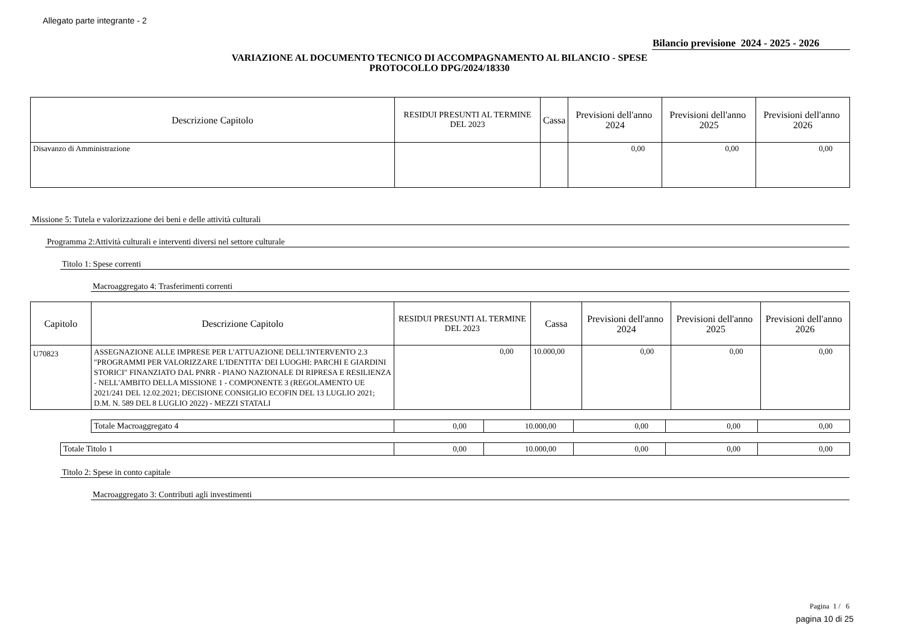Allegato parte integrante - 2
Bilancio previsione 2024 - 2025 - 2026
VARIAZIONE AL DOCUMENTO TECNICO DI ACCOMPAGNAMENTO AL BILANCIO - SPESE
PROTOCOLLO DPG/2024/18330
| Descrizione Capitolo | RESIDUI PRESUNTI AL TERMINE DEL 2023 | Cassa | Previsioni dell'anno 2024 | Previsioni dell'anno 2025 | Previsioni dell'anno 2026 |
| --- | --- | --- | --- | --- | --- |
| Disavanzo di Amministrazione | | | 0,00 | 0,00 | 0,00 |
Missione 5: Tutela e valorizzazione dei beni e delle attività culturali
Programma 2:Attività culturali e interventi diversi nel settore culturale
Titolo 1: Spese correnti
Macroaggregato 4: Trasferimenti correnti
| Capitolo | Descrizione Capitolo | RESIDUI PRESUNTI AL TERMINE DEL 2023 | Cassa | Previsioni dell'anno 2024 | Previsioni dell'anno 2025 | Previsioni dell'anno 2026 |
| --- | --- | --- | --- | --- | --- | --- |
| U70823 | ASSEGNAZIONE ALLE IMPRESE PER L'ATTUAZIONE DELL'INTERVENTO 2.3 "PROGRAMMI PER VALORIZZARE L'IDENTITA' DEI LUOGHI: PARCHI E GIARDINI STORICI" FINANZIATO DAL PNRR - PIANO NAZIONALE DI RIPRESA E RESILIENZA - NELL'AMBITO DELLA MISSIONE 1 - COMPONENTE 3 (REGOLAMENTO UE 2021/241 DEL 12.02.2021; DECISIONE CONSIGLIO ECOFIN DEL 13 LUGLIO 2021; D.M. N. 589 DEL 8 LUGLIO 2022) - MEZZI STATALI | 0,00 | 10.000,00 | 0,00 | 0,00 | 0,00 |
| Totale Macroaggregato 4 | 0,00 | 10.000,00 | 0,00 | 0,00 | 0,00 |
| Totale Titolo 1 | 0,00 | 10.000,00 | 0,00 | 0,00 | 0,00 |
Titolo 2: Spese in conto capitale
Macroaggregato 3: Contributi agli investimenti
Pagina 1 / 6
pagina 10 di 25